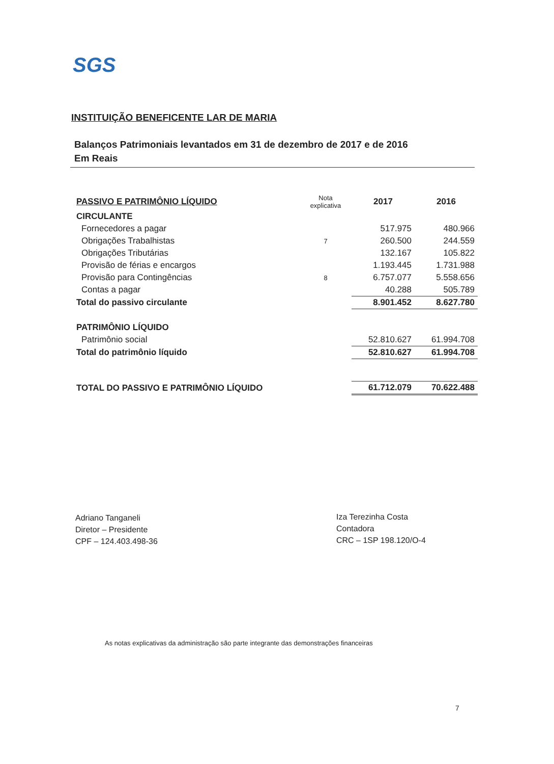SGS
INSTITUIÇÃO BENEFICENTE LAR DE MARIA
Balanços Patrimoniais levantados em 31 de dezembro de 2017 e de 2016
Em Reais
| PASSIVO E PATRIMÔNIO LÍQUIDO | Nota explicativa | 2017 | 2016 |
| CIRCULANTE | | | |
| Fornecedores a pagar | | 517.975 | 480.966 |
| Obrigações Trabalhistas | 7 | 260.500 | 244.559 |
| Obrigações Tributárias | | 132.167 | 105.822 |
| Provisão de férias e encargos | | 1.193.445 | 1.731.988 |
| Provisão para Contingências | 8 | 6.757.077 | 5.558.656 |
| Contas a pagar | | 40.288 | 505.789 |
| Total do passivo circulante | | 8.901.452 | 8.627.780 |
| PATRIMÔNIO LÍQUIDO | | | |
| Patrimônio social | | 52.810.627 | 61.994.708 |
| Total do patrimônio líquido | | 52.810.627 | 61.994.708 |
| TOTAL DO PASSIVO E PATRIMÔNIO LÍQUIDO | | 61.712.079 | 70.622.488 |
Adriano Tanganeli
Diretor – Presidente
CPF – 124.403.498-36
Iza Terezinha Costa
Contadora
CRC – 1SP 198.120/O-4
As notas explicativas da administração são parte integrante das demonstrações financeiras
7